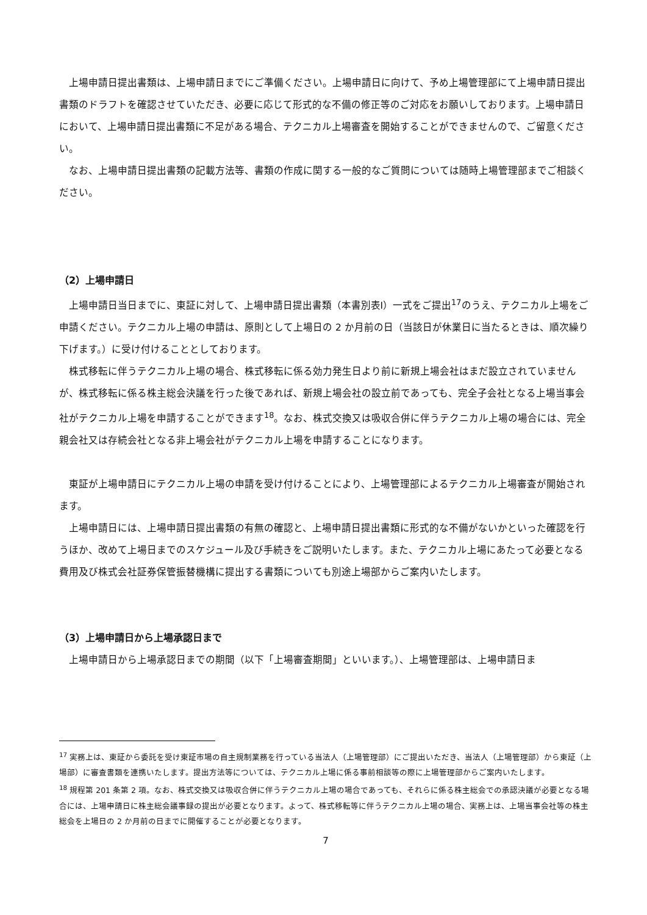上場申請日提出書類は、上場申請日までにご準備ください。上場申請日に向けて、予め上場管理部にて上場申請日提出書類のドラフトを確認させていただき、必要に応じて形式的な不備の修正等のご対応をお願いしております。上場申請日において、上場申請日提出書類に不足がある場合、テクニカル上場審査を開始することができませんので、ご留意ください。
なお、上場申請日提出書類の記載方法等、書類の作成に関する一般的なご質問については随時上場管理部までご相談ください。
（2）上場申請日
上場申請日当日までに、東証に対して、上場申請日提出書類（本書別表Ⅰ）一式をご提出<sup>17</sup>のうえ、テクニカル上場をご申請ください。テクニカル上場の申請は、原則として上場日の 2 か月前の日（当該日が休業日に当たるときは、順次繰り下げます。）に受け付けることとしております。
株式移転に伴うテクニカル上場の場合、株式移転に係る効力発生日より前に新規上場会社はまだ設立されていませんが、株式移転に係る株主総会決議を行った後であれば、新規上場会社の設立前であっても、完全子会社となる上場当事会社がテクニカル上場を申請することができます<sup>18</sup>。なお、株式交換又は吸収合併に伴うテクニカル上場の場合には、完全親会社又は存続会社となる非上場会社がテクニカル上場を申請することになります。
東証が上場申請日にテクニカル上場の申請を受け付けることにより、上場管理部によるテクニカル上場審査が開始されます。
上場申請日には、上場申請日提出書類の有無の確認と、上場申請日提出書類に形式的な不備がないかといった確認を行うほか、改めて上場日までのスケジュール及び手続きをご説明いたします。また、テクニカル上場にあたって必要となる費用及び株式会社証券保管振替機構に提出する書類についても別途上場部からご案内いたします。
（3）上場申請日から上場承認日まで
上場申請日から上場承認日までの期間（以下「上場審査期間」といいます。）、上場管理部は、上場申請日ま
<sup>17</sup> 実務上は、東証から委託を受け東証市場の自主規制業務を行っている当法人（上場管理部）にご提出いただき、当法人（上場管理部）から東証（上場部）に審査書類を連携いたします。提出方法等については、テクニカル上場に係る事前相談等の際に上場管理部からご案内いたします。
<sup>18</sup> 規程第 201 条第 2 項。なお、株式交換又は吸収合併に伴うテクニカル上場の場合であっても、それらに係る株主総会での承認決議が必要となる場合には、上場申請日に株主総会議事録の提出が必要となります。よって、株式移転等に伴うテクニカル上場の場合、実務上は、上場当事会社等の株主総会を上場日の 2 か月前の日までに開催することが必要となります。
7